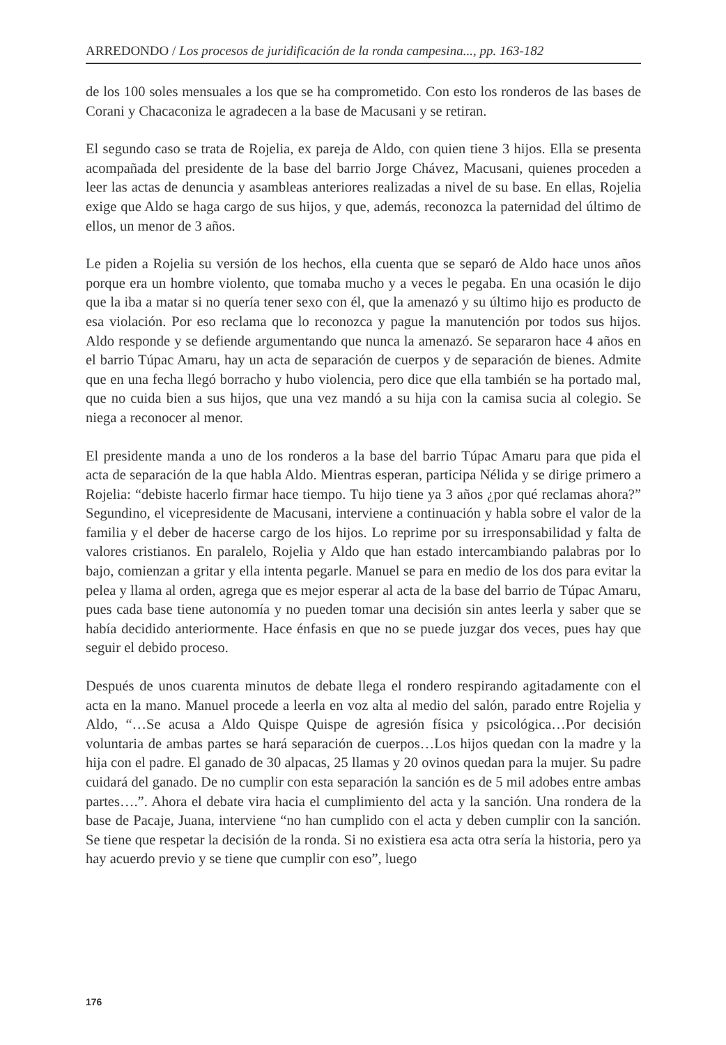ARREDONDO / Los procesos de juridificación de la ronda campesina..., pp. 163-182
de los 100 soles mensuales a los que se ha comprometido. Con esto los ronderos de las bases de Corani y Chacaconiza le agradecen a la base de Macusani y se retiran.
El segundo caso se trata de Rojelia, ex pareja de Aldo, con quien tiene 3 hijos. Ella se presenta acompañada del presidente de la base del barrio Jorge Chávez, Macusani, quienes proceden a leer las actas de denuncia y asambleas anteriores realizadas a nivel de su base. En ellas, Rojelia exige que Aldo se haga cargo de sus hijos, y que, además, reconozca la paternidad del último de ellos, un menor de 3 años.
Le piden a Rojelia su versión de los hechos, ella cuenta que se separó de Aldo hace unos años porque era un hombre violento, que tomaba mucho y a veces le pegaba. En una ocasión le dijo que la iba a matar si no quería tener sexo con él, que la amenazó y su último hijo es producto de esa violación. Por eso reclama que lo reconozca y pague la manutención por todos sus hijos. Aldo responde y se defiende argumentando que nunca la amenazó. Se separaron hace 4 años en el barrio Túpac Amaru, hay un acta de separación de cuerpos y de separación de bienes. Admite que en una fecha llegó borracho y hubo violencia, pero dice que ella también se ha portado mal, que no cuida bien a sus hijos, que una vez mandó a su hija con la camisa sucia al colegio. Se niega a reconocer al menor.
El presidente manda a uno de los ronderos a la base del barrio Túpac Amaru para que pida el acta de separación de la que habla Aldo. Mientras esperan, participa Nélida y se dirige primero a Rojelia: “debiste hacerlo firmar hace tiempo. Tu hijo tiene ya 3 años ¿por qué reclamas ahora?” Segundino, el vicepresidente de Macusani, interviene a continuación y habla sobre el valor de la familia y el deber de hacerse cargo de los hijos. Lo reprime por su irresponsabilidad y falta de valores cristianos. En paralelo, Rojelia y Aldo que han estado intercambiando palabras por lo bajo, comienzan a gritar y ella intenta pegarle. Manuel se para en medio de los dos para evitar la pelea y llama al orden, agrega que es mejor esperar al acta de la base del barrio de Túpac Amaru, pues cada base tiene autonomía y no pueden tomar una decisión sin antes leerla y saber que se había decidido anteriormente. Hace énfasis en que no se puede juzgar dos veces, pues hay que seguir el debido proceso.
Después de unos cuarenta minutos de debate llega el rondero respirando agitadamente con el acta en la mano. Manuel procede a leerla en voz alta al medio del salón, parado entre Rojelia y Aldo, “…Se acusa a Aldo Quispe Quispe de agresión física y psicológica…Por decisión voluntaria de ambas partes se hará separación de cuerpos…Los hijos quedan con la madre y la hija con el padre. El ganado de 30 alpacas, 25 llamas y 20 ovinos quedan para la mujer. Su padre cuidará del ganado. De no cumplir con esta separación la sanción es de 5 mil adobes entre ambas partes….”. Ahora el debate vira hacia el cumplimiento del acta y la sanción. Una rondera de la base de Pacaje, Juana, interviene “no han cumplido con el acta y deben cumplir con la sanción. Se tiene que respetar la decisión de la ronda. Si no existiera esa acta otra sería la historia, pero ya hay acuerdo previo y se tiene que cumplir con eso”, luego
176